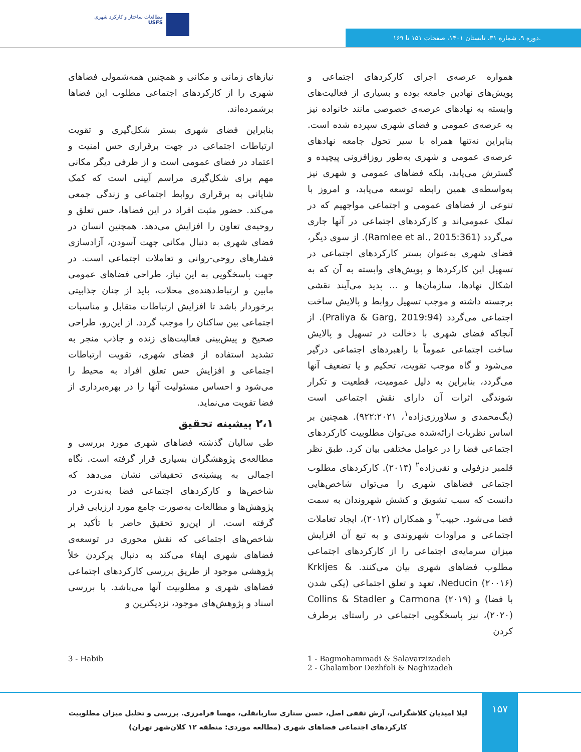مطالعات ساختار و کارکرد شهری
USFS
دوره ۹، شماره ۳۱، تابستان ۱۴۰۱، صفحات ۱۵۱ تا ۱۶۹.
همواره عرصه‌ی اجرای کارکردهای اجتماعی و پویش‌های نهادین جامعه بوده و بسیاری از فعالیت‌های وابسته به نهادهای عرصه‌ی خصوصی مانند خانواده نیز به عرصه‌ی عمومی و فضای شهری سپرده شده است. بنابراین نه‌تنها همراه با سیر تحول جامعه نهادهای عرصه‌ی عمومی و شهری به‌طور روزافزونی پیچیده و گسترش می‌یابد، بلکه فضاهای عمومی و شهری نیز به‌واسطه‌ی همین رابطه توسعه می‌یابد، و امروز با تنوعی از فضاهای عمومی و اجتماعی مواجهیم که در تملک عمومی‌اند و کارکردهای اجتماعی در آنها جاری می‌گردد (Ramlee et al., 2015:361). از سوی دیگر، فضای شهری به‌عنوان بستر کارکردهای اجتماعی در تسهیل این کارکردها و پویش‌های وابسته به آن که به اشکال نهادها، سازمان‌ها و ... پدید می‌آیند نقشی برجسته داشته و موجب تسهیل روابط و پالایش ساخت اجتماعی می‌گردد (Praliya & Garg, 2019:94). از آنجاکه فضای شهری با دخالت در تسهیل و پالایش ساخت اجتماعی عموماً با راهبردهای اجتماعی درگیر می‌شود و گاه موجب تقویت، تحکیم و یا تضعیف آنها می‌گردد، بنابراین به دلیل عمومیت، قطعیت و تکرار شوندگی اثرات آن دارای نقش اجتماعی است (بگ‌محمدی و سلاورزی‌زاده<sup>۱</sup>، ۹۲۲:۲۰۲۱). همچنین بر اساس نظریات ارائه‌شده می‌توان مطلوبیت کارکردهای اجتماعی فضا را در عوامل مختلفی بیان کرد. طبق نظر قلمبر دزفولی و نقی‌زاده<sup>۲</sup> (۲۰۱۴). کارکردهای مطلوب اجتماعی فضاهای شهری را می‌توان شاخص‌هایی دانست که سبب تشویق و کشش شهروندان به سمت فضا می‌شود. حبیب<sup>۳</sup> و همکاران (۲۰۱۲)، ایجاد تعاملات اجتماعی و مراودات شهروندی و به تبع آن افزایش میزان سرمایه‌ی اجتماعی را از کارکردهای اجتماعی مطلوب فضاهای شهری بیان می‌کنند. Krkljes & Neducin (۲۰۰۱۶)، تعهد و تعلق اجتماعی (یکی شدن با فضا) و Carmona (۲۰۱۹) و Collins & Stadler (۲۰۲۰)، نیز پاسخگویی اجتماعی در راستای برطرف کردن
نیازهای زمانی و مکانی و همچنین همه‌شمولی فضاهای شهری را از کارکردهای اجتماعی مطلوب این فضاها برشمرده‌اند.
بنابراین فضای شهری بستر شکل‌گیری و تقویت ارتباطات اجتماعی در جهت برقراری حس امنیت و اعتماد در فضای عمومی است و از طرفی دیگر مکانی مهم برای شکل‌گیری مراسم آیینی است که کمک شایانی به برقراری روابط اجتماعی و زندگی جمعی می‌کند. حضور مثبت افراد در این فضاها، حس تعلق و روحیه‌ی تعاون را افزایش می‌دهد. همچنین انسان در فضای شهری به دنبال مکانی جهت آسودن، آزادسازی فشارهای روحی-روانی و تعاملات اجتماعی است. در جهت پاسخگویی به این نیاز، طراحی فضاهای عمومی مابین و ارتباط‌دهنده‌ی محلات، باید از چنان جذابیتی برخوردار باشد تا افزایش ارتباطات متقابل و مناسبات اجتماعی بین ساکنان را موجب گردد. از این‌رو، طراحی صحیح و پیش‌بینی فعالیت‌های زنده و جاذب منجر به تشدید استفاده از فضای شهری، تقویت ارتباطات اجتماعی و افزایش حس تعلق افراد به محیط را می‌شود و احساس مسئولیت آنها را در بهره‌برداری از فضا تقویت می‌نماید.
۲،۱ پیشینه تحقیق
طی سالیان گذشته فضاهای شهری مورد بررسی و مطالعه‌ی پژوهشگران بسیاری قرار گرفته است. نگاه اجمالی به پیشینه‌ی تحقیقاتی نشان می‌دهد که شاخص‌ها و کارکردهای اجتماعی فضا به‌ندرت در پژوهش‌ها و مطالعات به‌صورت جامع مورد ارزیابی قرار گرفته است. از این‌رو تحقیق حاضر با تأکید بر شاخص‌های اجتماعی که نقش محوری در توسعه‌ی فضاهای شهری ایفاء می‌کند به دنبال پرکردن خلأ پژوهشی موجود از طریق بررسی کارکردهای اجتماعی فضاهای شهری و مطلوبیت آنها می‌باشد. با بررسی اسناد و پژوهش‌های موجود، نزدیکترین و
3 - Habib 1 - Bagmohammadi & Salavarzizadeh
2 - Ghalambor Dezhfoli & Naghizadeh
۱۵۷
لیلا امیدیان کلاشگرانی، آرش ثقفی اصل، حسن ستاری ساربانقلی، مهسا فرامرزی. بررسی و تحلیل میزان مطلوبیت کارکردهای اجتماعی فضاهای شهری (مطالعه موردی: منطقه ۱۲ کلان‌شهر تهران)